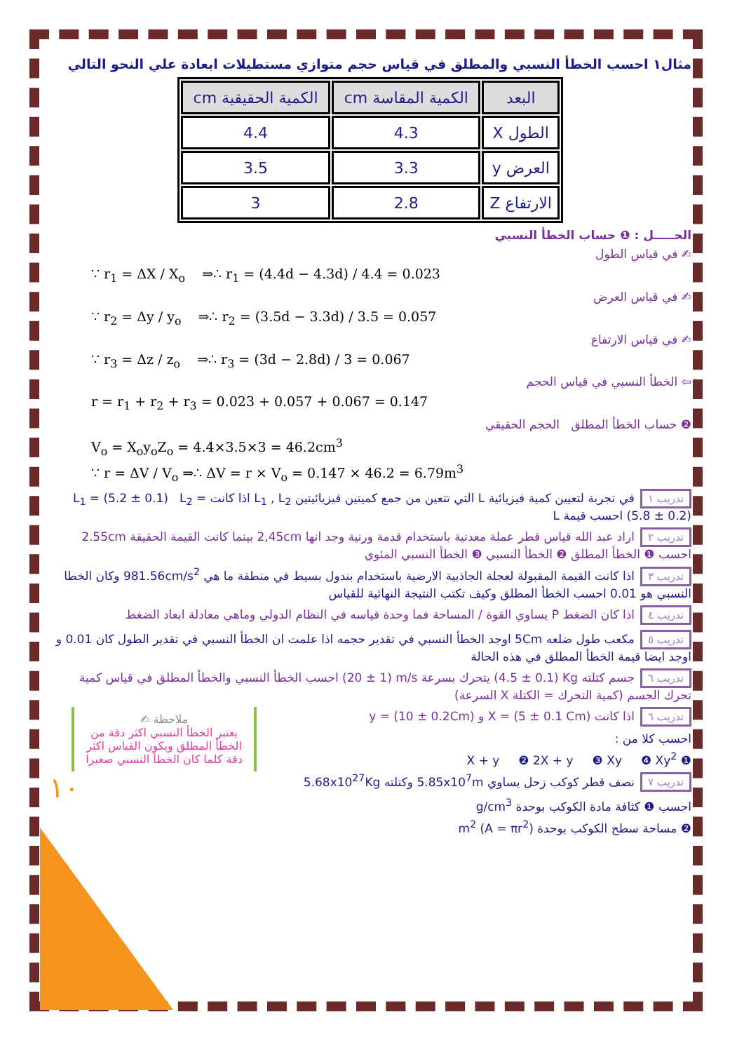مثال١ احسب الخطأ النسبي والمطلق في قياس حجم متوازي مستطيلات ابعادة علي النحو التالي
| البعد | الكمية المقاسة cm | الكمية الحقيقية cm |
| --- | --- | --- |
| الطول X | 4.3 | 4.4 |
| العرض y | 3.3 | 3.5 |
| الارتفاع Z | 2.8 | 3 |
الحـــــل : ❶ حساب الخطأ النسبي
✍ في قياس الطول
∵ r<sub>1</sub> = ΔX / X<sub>o</sub> ⇒∴ r<sub>1</sub> = (4.4d − 4.3d) / 4.4 = 0.023
✍ في قياس العرض
∵ r<sub>2</sub> = Δy / y<sub>o</sub> ⇒∴ r<sub>2</sub> = (3.5d − 3.3d) / 3.5 = 0.057
✍ في قياس الارتفاع
∵ r<sub>3</sub> = Δz / z<sub>o</sub> ⇒∴ r<sub>3</sub> = (3d − 2.8d) / 3 = 0.067
⇦ الخطأ النسبي في قياس الحجم
r = r<sub>1</sub> + r<sub>2</sub> + r<sub>3</sub> = 0.023 + 0.057 + 0.067 = 0.147
❷ حساب الخطأ المطلق الحجم الحقيقي
V<sub>o</sub> = X<sub>o</sub>y<sub>o</sub>Z<sub>o</sub> = 4.4×3.5×3 = 46.2cm<sup>3</sup>
∵ r = ΔV / V<sub>o</sub> ⇒∴ ΔV = r × V<sub>o</sub> = 0.147 × 46.2 = 6.79m<sup>3</sup>
تدريب ١ في تجربة لتعيين كمية فيزيائية L التي تتعين من جمع كميتين فيزيائيتين L<sub>1</sub> , L<sub>2</sub> اذا كانت L<sub>1</sub> = (5.2 ± 0.1) L<sub>2</sub> = (5.8 ± 0.2) احسب قيمة L
تدريب ٢ اراد عبد الله قياس قطر عملة معدنية باستخدام قدمة ورنية وجد انها 2,45cm بينما كانت القيمة الحقيقة 2.55cm احسب ❶ الخطأ المطلق ❷ الخطأ النسبي ❸ الخطأ النسبي المئوي
تدريب ٣ اذا كانت القيمة المقبولة لعجلة الجاذبية الارضية باستخدام بندول بسيط في منطقة ما هي 981.56cm/s<sup>2</sup> وكان الخطا النسبي هو 0.01 احسب الخطأ المطلق وكيف تكتب النتيجة النهائية للقياس
تدريب ٤ اذا كان الضغط P يساوي القوة / المساحة فما وحدة قياسه في النظام الدولي وماهي معادلة ابعاد الضغط
تدريب ٥ مكعب طول ضلعه 5Cm اوجد الخطأ النسبي في تقدير حجمه اذا علمت ان الخطأ النسبي في تقدير الطول كان 0.01 و اوجد ايضا قيمة الخطأ المطلق في هذه الحالة
تدريب ٦ جسم كتلته (4.5 ± 0.1) Kg يتحرك بسرعة (20 ± 1) m/s احسب الخطأ النسبي والخطأ المطلق في قياس كمية تحرك الجسم (كمية التحرك = الكتلة X السرعة)
تدريب ٦ اذا كانت X = (5 ± 0.1 Cm) و y = (10 ± 0.2Cm)
احسب كلا من :
❶ X + y ❷ 2X + y ❸ Xy ❹ Xy<sup>2</sup>
تدريب ٧ نصف قطر كوكب زحل يساوي 5.85x10<sup>7</sup>m وكتلته 5.68x10<sup>27</sup>Kg
احسب ❶ كثافة مادة الكوكب بوحدة g/cm<sup>3</sup>
❷ مساحة سطح الكوكب بوحدة m<sup>2</sup> (A = πr<sup>2</sup>)
ملاحظة ✍
يعتبر الخطأ النسبي اكثر دقة من الخطأ المطلق ويكون القياس اكثر دقة كلما كان الخطأ النسبي صغيرا
١٠